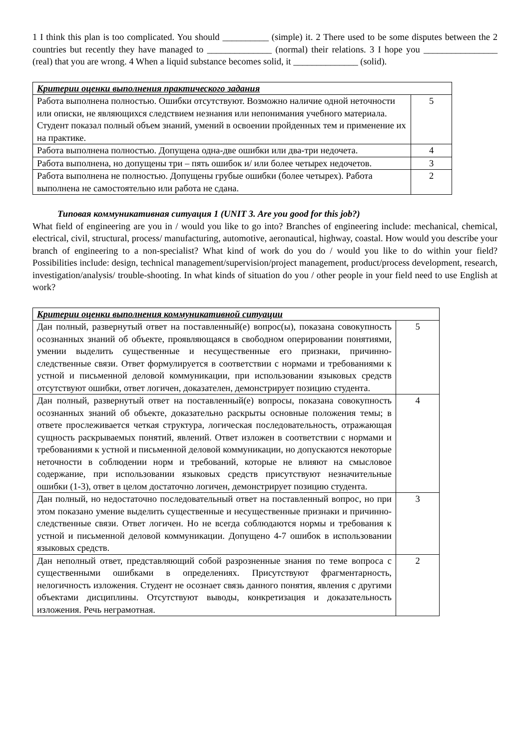1 I think this plan is too complicated. You should __________ (simple) it. 2 There used to be some disputes between the 2 countries but recently they have managed to ______________ (normal) their relations. 3 I hope you ________________ (real) that you are wrong. 4 When a liquid substance becomes solid, it ______________ (solid).
| Критерии оценки выполнения практического задания | |
| Работа выполнена полностью. Ошибки отсутствуют. Возможно наличие одной неточности или описки, не являющихся следствием незнания или непонимания учебного материала. Студент показал полный объем знаний, умений в освоении пройденных тем и применение их на практике. | 5 |
| Работа выполнена полностью. Допущена одна-две ошибки или два-три недочета. | 4 |
| Работа выполнена, но допущены три – пять ошибок и/ или более четырех недочетов. | 3 |
| Работа выполнена не полностью. Допущены грубые ошибки (более четырех). Работа выполнена не самостоятельно или работа не сдана. | 2 |
Типовая коммуникативная ситуация 1 (UNIT 3. Are you good for this job?)
What field of engineering are you in / would you like to go into? Branches of engineering include: mechanical, chemical, electrical, civil, structural, process/ manufacturing, automotive, aeronautical, highway, coastal. How would you describe your branch of engineering to a non-specialist? What kind of work do you do / would you like to do within your field? Possibilities include: design, technical management/supervision/project management, product/process development, research, investigation/analysis/ trouble-shooting. In what kinds of situation do you / other people in your field need to use English at work?
| Критерии оценки выполнения коммуникативной ситуации | |
| Дан полный, развернутый ответ на поставленный(е) вопрос(ы), показана совокупность осознанных знаний об объекте, проявляющаяся в свободном оперировании понятиями, умении выделить существенные и несущественные его признаки, причинно-следственные связи. Ответ формулируется в соответствии с нормами и требованиями к устной и письменной деловой коммуникации, при использовании языковых средств отсутствуют ошибки, ответ логичен, доказателен, демонстрирует позицию студента. | 5 |
| Дан полный, развернутый ответ на поставленный(е) вопросы, показана совокупность осознанных знаний об объекте, доказательно раскрыты основные положения темы; в ответе прослеживается четкая структура, логическая последовательность, отражающая сущность раскрываемых понятий, явлений. Ответ изложен в соответствии с нормами и требованиями к устной и письменной деловой коммуникации, но допускаются некоторые неточности в соблюдении норм и требований, которые не влияют на смысловое содержание, при использовании языковых средств присутствуют незначительные ошибки (1-3), ответ в целом достаточно логичен, демонстрирует позицию студента. | 4 |
| Дан полный, но недостаточно последовательный ответ на поставленный вопрос, но при этом показано умение выделить существенные и несущественные признаки и причинно-следственные связи. Ответ логичен. Но не всегда соблюдаются нормы и требования к устной и письменной деловой коммуникации. Допущено 4-7 ошибок в использовании языковых средств. | 3 |
| Дан неполный ответ, представляющий собой разрозненные знания по теме вопроса с существенными ошибками в определениях. Присутствуют фрагментарность, нелогичность изложения. Студент не осознает связь данного понятия, явления с другими объектами дисциплины. Отсутствуют выводы, конкретизация и доказательность изложения. Речь неграмотная. | 2 |